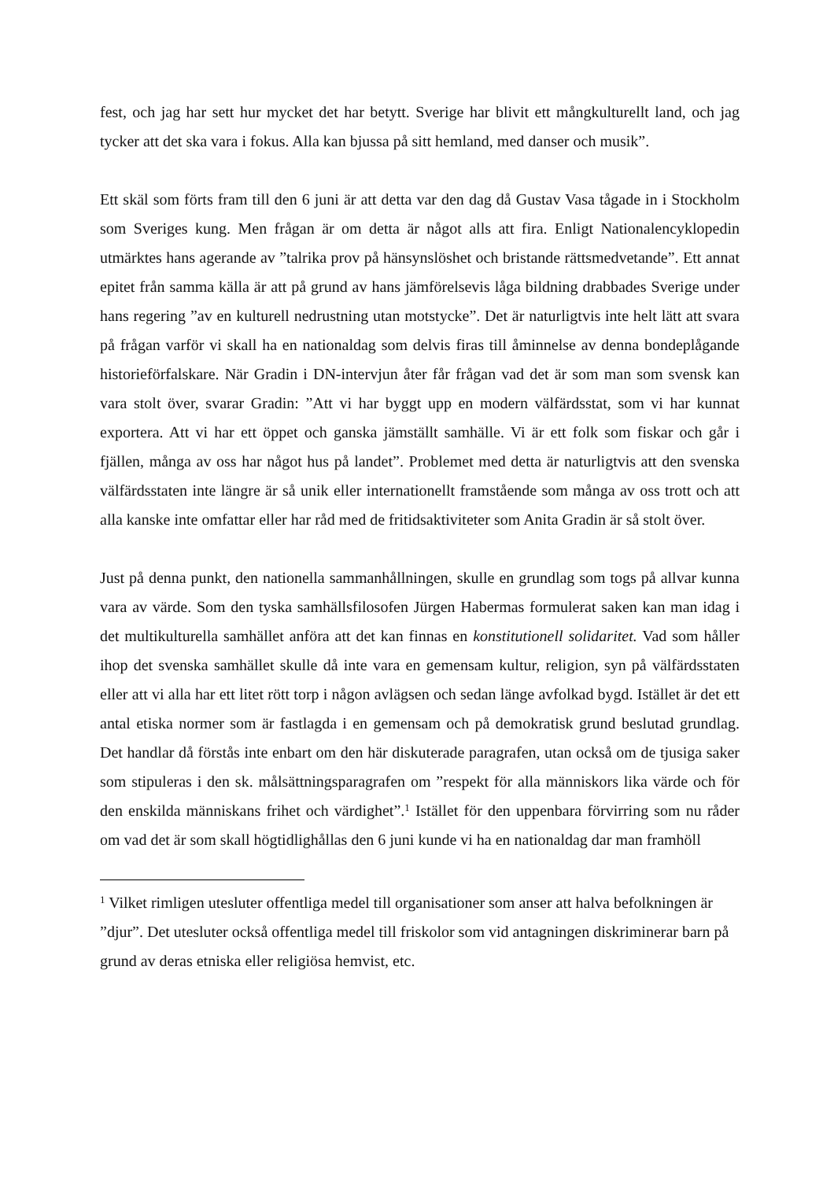fest, och jag har sett hur mycket det har betytt. Sverige har blivit ett mångkulturellt land, och jag tycker att det ska vara i fokus. Alla kan bjussa på sitt hemland, med danser och musik”.
Ett skäl som förts fram till den 6 juni är att detta var den dag då Gustav Vasa tågade in i Stockholm som Sveriges kung. Men frågan är om detta är något alls att fira. Enligt Nationalencyklopedin utmärktes hans agerande av ”talrika prov på hänsynslöshet och bristande rättsmedvetande”. Ett annat epitet från samma källa är att på grund av hans jämförelsevis låga bildning drabbades Sverige under hans regering ”av en kulturell nedrustning utan motstycke”. Det är naturligtvis inte helt lätt att svara på frågan varför vi skall ha en nationaldag som delvis firas till åminnelse av denna bondeplågande historieförfalskare. När Gradin i DN-intervjun åter får frågan vad det är som man som svensk kan vara stolt över, svarar Gradin: ”Att vi har byggt upp en modern välfärdsstat, som vi har kunnat exportera. Att vi har ett öppet och ganska jämställt samhälle. Vi är ett folk som fiskar och går i fjällen, många av oss har något hus på landet”. Problemet med detta är naturligtvis att den svenska välfärdsstaten inte längre är så unik eller internationellt framstående som många av oss trott och att alla kanske inte omfattar eller har råd med de fritidsaktiviteter som Anita Gradin är så stolt över.
Just på denna punkt, den nationella sammanhållningen, skulle en grundlag som togs på allvar kunna vara av värde. Som den tyska samhällsfilosofen Jürgen Habermas formulerat saken kan man idag i det multikulturella samhället anföra att det kan finnas en konstitutionell solidaritet. Vad som håller ihop det svenska samhället skulle då inte vara en gemensam kultur, religion, syn på välfärdsstaten eller att vi alla har ett litet rött torp i någon avlägsen och sedan länge avfolkad bygd. Istället är det ett antal etiska normer som är fastlagda i en gemensam och på demokratisk grund beslutad grundlag. Det handlar då förstås inte enbart om den här diskuterade paragrafen, utan också om de tjusiga saker som stipuleras i den sk. målsättningsparagrafen om ”respekt för alla människors lika värde och för den enskilda människans frihet och värdighet”.<sup>1</sup> Istället för den uppenbara förvirring som nu råder om vad det är som skall högtidlighållas den 6 juni kunde vi ha en nationaldag dar man framhöll
<sup>1</sup> Vilket rimligen utesluter offentliga medel till organisationer som anser att halva befolkningen är ”djur”. Det utesluter också offentliga medel till friskolor som vid antagningen diskriminerar barn på grund av deras etniska eller religiösa hemvist, etc.